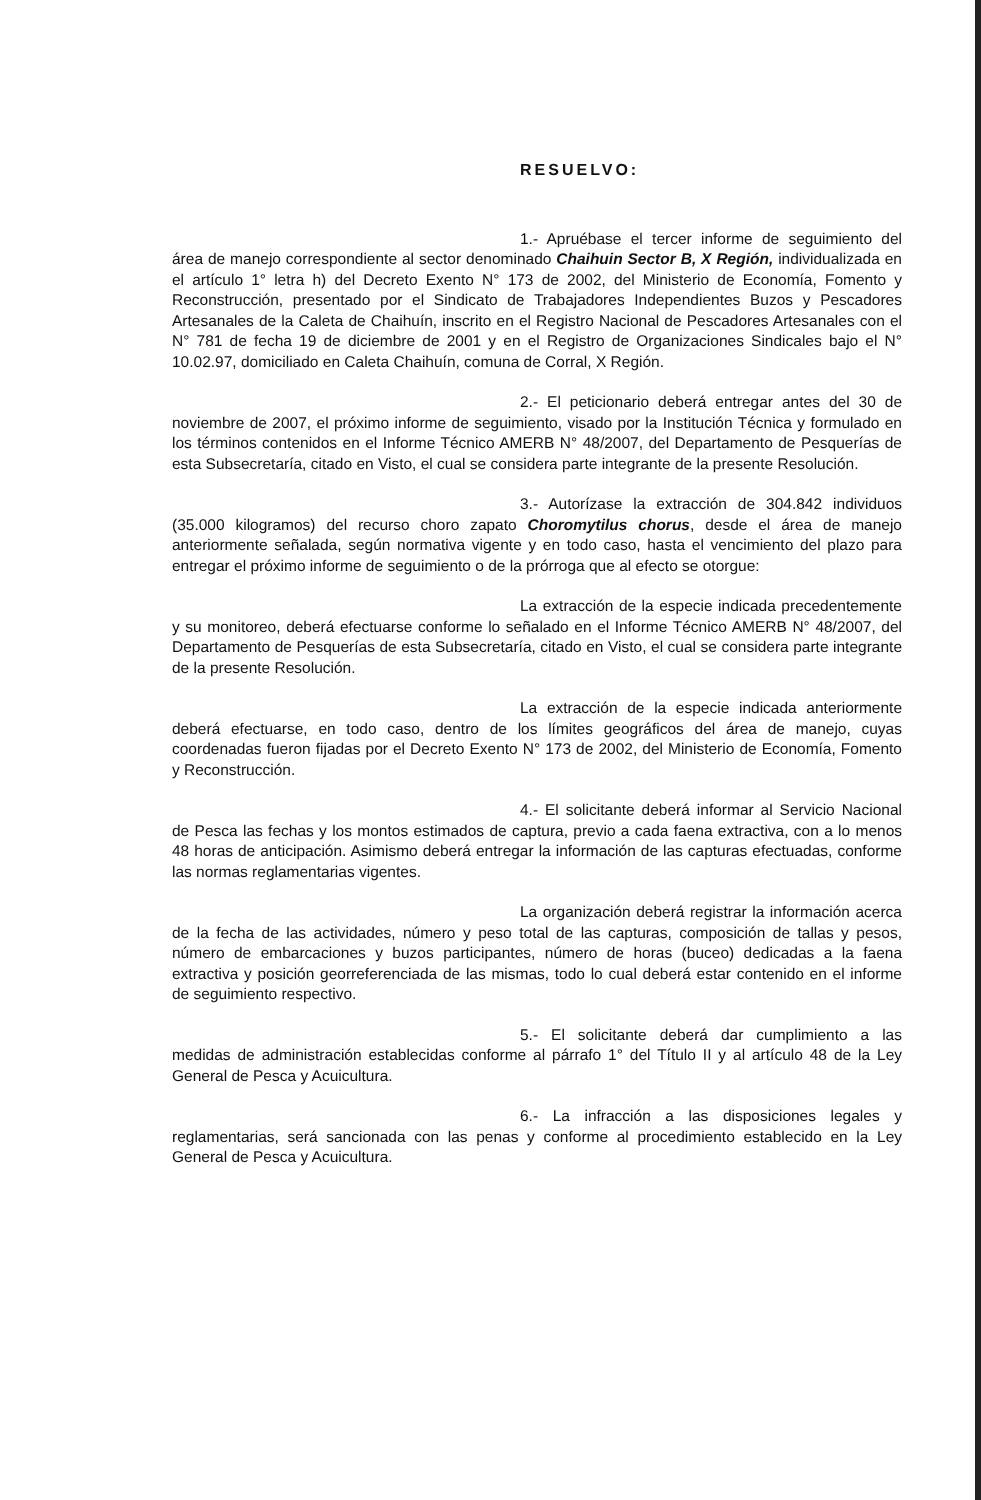RESUELVO:
1.- Apruébase el tercer informe de seguimiento del área de manejo correspondiente al sector denominado Chaihuin Sector B, X Región, individualizada en el artículo 1° letra h) del Decreto Exento N° 173 de 2002, del Ministerio de Economía, Fomento y Reconstrucción, presentado por el Sindicato de Trabajadores Independientes Buzos y Pescadores Artesanales de la Caleta de Chaihuín, inscrito en el Registro Nacional de Pescadores Artesanales con el N° 781 de fecha 19 de diciembre de 2001 y en el Registro de Organizaciones Sindicales bajo el N° 10.02.97, domiciliado en Caleta Chaihuín, comuna de Corral, X Región.
2.- El peticionario deberá entregar antes del 30 de noviembre de 2007, el próximo informe de seguimiento, visado por la Institución Técnica y formulado en los términos contenidos en el Informe Técnico AMERB N° 48/2007, del Departamento de Pesquerías de esta Subsecretaría, citado en Visto, el cual se considera parte integrante de la presente Resolución.
3.- Autorízase la extracción de 304.842 individuos (35.000 kilogramos) del recurso choro zapato Choromytilus chorus, desde el área de manejo anteriormente señalada, según normativa vigente y en todo caso, hasta el vencimiento del plazo para entregar el próximo informe de seguimiento o de la prórroga que al efecto se otorgue:
La extracción de la especie indicada precedentemente y su monitoreo, deberá efectuarse conforme lo señalado en el Informe Técnico AMERB N° 48/2007, del Departamento de Pesquerías de esta Subsecretaría, citado en Visto, el cual se considera parte integrante de la presente Resolución.
La extracción de la especie indicada anteriormente deberá efectuarse, en todo caso, dentro de los límites geográficos del área de manejo, cuyas coordenadas fueron fijadas por el Decreto Exento N° 173 de 2002, del Ministerio de Economía, Fomento y Reconstrucción.
4.- El solicitante deberá informar al Servicio Nacional de Pesca las fechas y los montos estimados de captura, previo a cada faena extractiva, con a lo menos 48 horas de anticipación. Asimismo deberá entregar la información de las capturas efectuadas, conforme las normas reglamentarias vigentes.
La organización deberá registrar la información acerca de la fecha de las actividades, número y peso total de las capturas, composición de tallas y pesos, número de embarcaciones y buzos participantes, número de horas (buceo) dedicadas a la faena extractiva y posición georreferenciada de las mismas, todo lo cual deberá estar contenido en el informe de seguimiento respectivo.
5.- El solicitante deberá dar cumplimiento a las medidas de administración establecidas conforme al párrafo 1° del Título II y al artículo 48 de la Ley General de Pesca y Acuicultura.
6.- La infracción a las disposiciones legales y reglamentarias, será sancionada con las penas y conforme al procedimiento establecido en la Ley General de Pesca y Acuicultura.